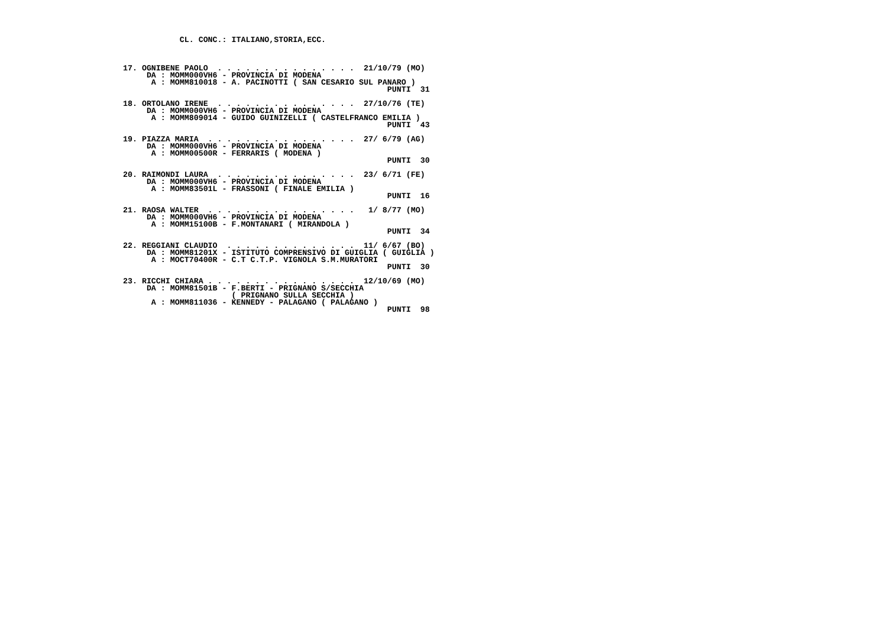CL. CONC.: ITALIANO,STORIA,ECC.



 17. OGNIBENE PAOLO  . . . . . . . . . . . . . . .  21/10/79 (MO)
      DA : MOMM000VH6 - PROVINCIA DI MODENA
       A : MOMM810018 - A. PACINOTTI ( SAN CESARIO SUL PANARO )
                                                         PUNTI  31

 18. ORTOLANO IRENE  . . . . . . . . . . . . . . .  27/10/76 (TE)
      DA : MOMM000VH6 - PROVINCIA DI MODENA
       A : MOMM809014 - GUIDO GUINIZELLI ( CASTELFRANCO EMILIA )
                                                         PUNTI  43

 19. PIAZZA MARIA  . . . . . . . . . . . . . . . .  27/ 6/79 (AG)
      DA : MOMM000VH6 - PROVINCIA DI MODENA
       A : MOMM00500R - FERRARIS ( MODENA )
                                                         PUNTI  30

 20. RAIMONDI LAURA  . . . . . . . . . . . . . . .  23/ 6/71 (FE)
      DA : MOMM000VH6 - PROVINCIA DI MODENA
       A : MOMM83501L - FRASSONI ( FINALE EMILIA )
                                                         PUNTI  16

 21. RAOSA WALTER  . . . . . . . . . . . . . . . .   1/ 8/77 (MO)
      DA : MOMM000VH6 - PROVINCIA DI MODENA
       A : MOMM15100B - F.MONTANARI ( MIRANDOLA )
                                                         PUNTI  34

 22. REGGIANI CLAUDIO  . . . . . . . . . . . . . .  11/ 6/67 (BO)
      DA : MOMM81201X - ISTITUTO COMPRENSIVO DI GUIGLIA ( GUIGLIA )
       A : MOCT70400R - C.T C.T.P. VIGNOLA S.M.MURATORI
                                                         PUNTI  30

 23. RICCHI CHIARA . . . . . . . . . . . . . . . .  12/10/69 (MO)
      DA : MOMM81501B - F.BERTI - PRIGNANO S/SECCHIA
                        ( PRIGNANO SULLA SECCHIA )
       A : MOMM811036 - KENNEDY - PALAGANO ( PALAGANO )
                                                         PUNTI  98